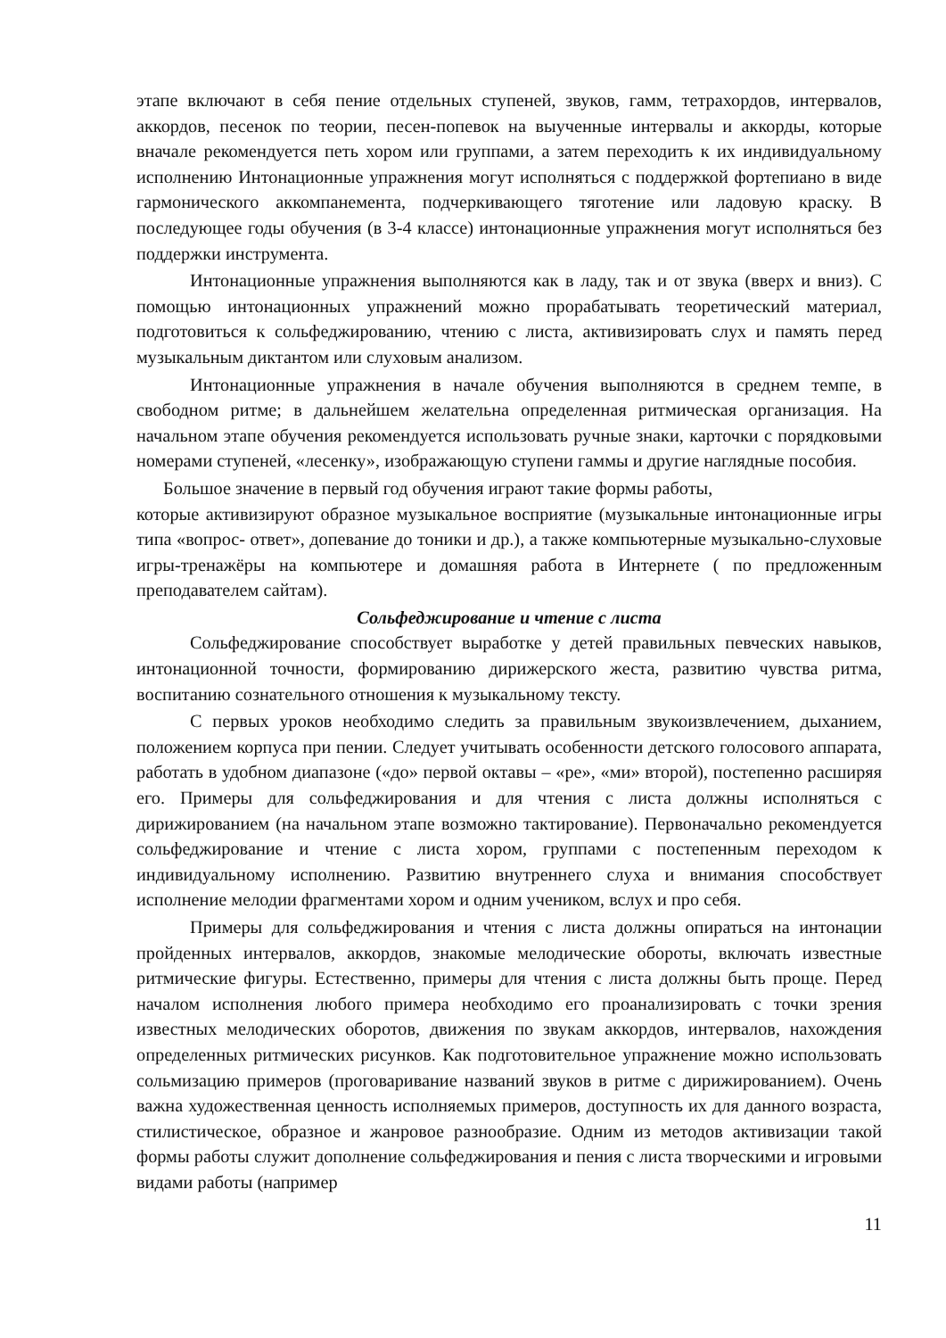этапе включают в себя пение отдельных ступеней, звуков, гамм, тетрахордов, интервалов, аккордов, песенок по теории, песен-попевок на выученные интервалы и аккорды, которые вначале рекомендуется петь хором или группами, а затем переходить к их индивидуальному исполнению Интонационные упражнения могут исполняться с поддержкой фортепиано в виде гармонического аккомпанемента, подчеркивающего тяготение или ладовую краску. В последующее годы обучения (в 3-4 классе) интонационные упражнения могут исполняться без поддержки инструмента.
Интонационные упражнения выполняются как в ладу, так и от звука (вверх и вниз). С помощью интонационных упражнений можно прорабатывать теоретический материал, подготовиться к сольфеджированию, чтению с листа, активизировать слух и память перед музыкальным диктантом или слуховым анализом.
Интонационные упражнения в начале обучения выполняются в среднем темпе, в свободном ритме; в дальнейшем желательна определенная ритмическая организация. На начальном этапе обучения рекомендуется использовать ручные знаки, карточки с порядковыми номерами ступеней, «лесенку», изображающую ступени гаммы и другие наглядные пособия.
Большое значение в первый год обучения играют такие формы работы,
которые активизируют образное музыкальное восприятие (музыкальные интонационные игры типа «вопрос- ответ», допевание до тоники и др.), а также компьютерные музыкально-слуховые игры-тренажёры на компьютере и домашняя работа в Интернете ( по предложенным преподавателем сайтам).
Сольфеджирование и чтение с листа
Сольфеджирование способствует выработке у детей правильных певческих навыков, интонационной точности, формированию дирижерского жеста, развитию чувства ритма, воспитанию сознательного отношения к музыкальному тексту.
С первых уроков необходимо следить за правильным звукоизвлечением, дыханием, положением корпуса при пении. Следует учитывать особенности детского голосового аппарата, работать в удобном диапазоне («до» первой октавы – «ре», «ми» второй), постепенно расширяя его. Примеры для сольфеджирования и для чтения с листа должны исполняться с дирижированием (на начальном этапе возможно тактирование). Первоначально рекомендуется сольфеджирование и чтение с листа хором, группами с постепенным переходом к индивидуальному исполнению. Развитию внутреннего слуха и внимания способствует исполнение мелодии фрагментами хором и одним учеником, вслух и про себя.
Примеры для сольфеджирования и чтения с листа должны опираться на интонации пройденных интервалов, аккордов, знакомые мелодические обороты, включать известные ритмические фигуры. Естественно, примеры для чтения с листа должны быть проще. Перед началом исполнения любого примера необходимо его проанализировать с точки зрения известных мелодических оборотов, движения по звукам аккордов, интервалов, нахождения определенных ритмических рисунков. Как подготовительное упражнение можно использовать сольмизацию примеров (проговаривание названий звуков в ритме с дирижированием). Очень важна художественная ценность исполняемых примеров, доступность их для данного возраста, стилистическое, образное и жанровое разнообразие. Одним из методов активизации такой формы работы служит дополнение сольфеджирования и пения с листа творческими и игровыми видами работы (например
11